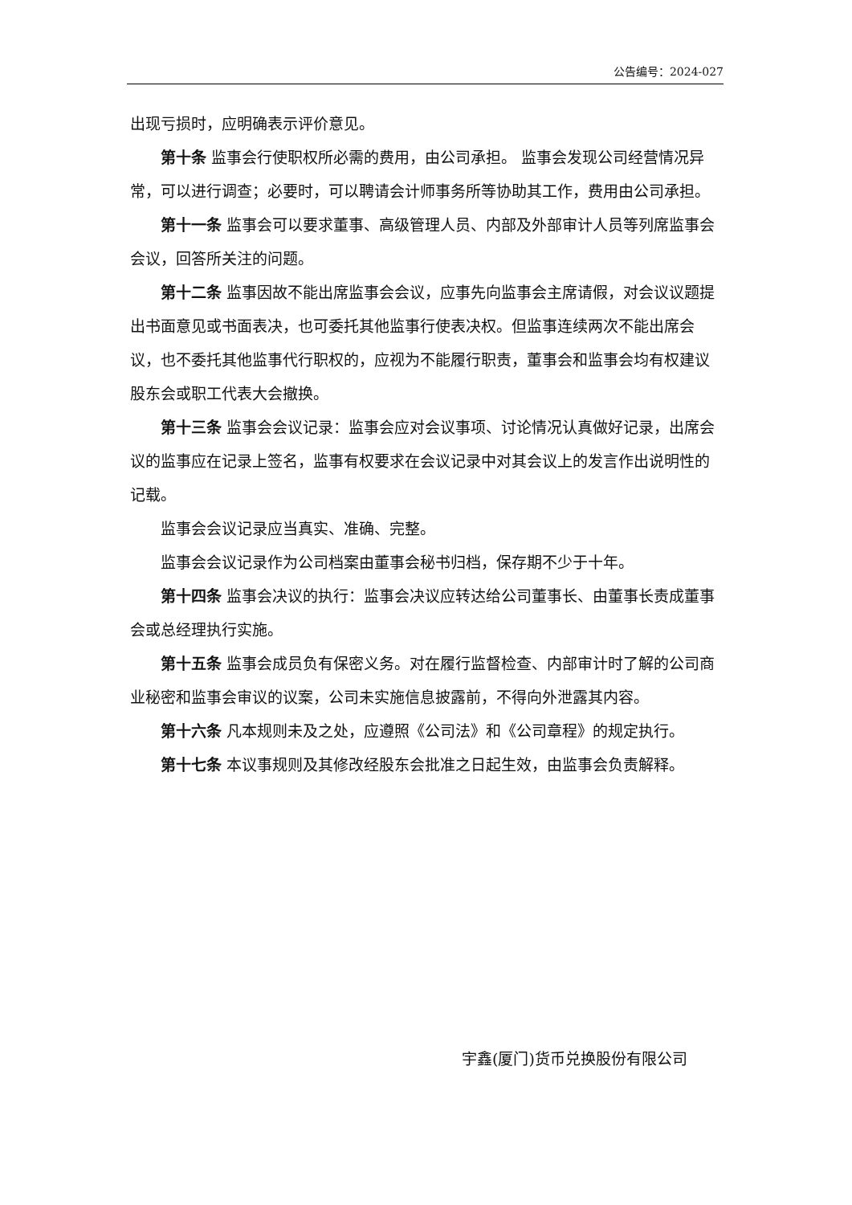公告编号：2024-027
出现亏损时，应明确表示评价意见。
第十条 监事会行使职权所必需的费用，由公司承担。 监事会发现公司经营情况异常，可以进行调查；必要时，可以聘请会计师事务所等协助其工作，费用由公司承担。
第十一条 监事会可以要求董事、高级管理人员、内部及外部审计人员等列席监事会会议，回答所关注的问题。
第十二条 监事因故不能出席监事会会议，应事先向监事会主席请假，对会议议题提出书面意见或书面表决，也可委托其他监事行使表决权。但监事连续两次不能出席会议，也不委托其他监事代行职权的，应视为不能履行职责，董事会和监事会均有权建议股东会或职工代表大会撤换。
第十三条 监事会会议记录：监事会应对会议事项、讨论情况认真做好记录，出席会议的监事应在记录上签名，监事有权要求在会议记录中对其会议上的发言作出说明性的记载。
监事会会议记录应当真实、准确、完整。
监事会会议记录作为公司档案由董事会秘书归档，保存期不少于十年。
第十四条 监事会决议的执行：监事会决议应转达给公司董事长、由董事长责成董事会或总经理执行实施。
第十五条 监事会成员负有保密义务。对在履行监督检查、内部审计时了解的公司商业秘密和监事会审议的议案，公司未实施信息披露前，不得向外泄露其内容。
第十六条 凡本规则未及之处，应遵照《公司法》和《公司章程》的规定执行。
第十七条 本议事规则及其修改经股东会批准之日起生效，由监事会负责解释。
宇鑫(厦门)货币兑换股份有限公司